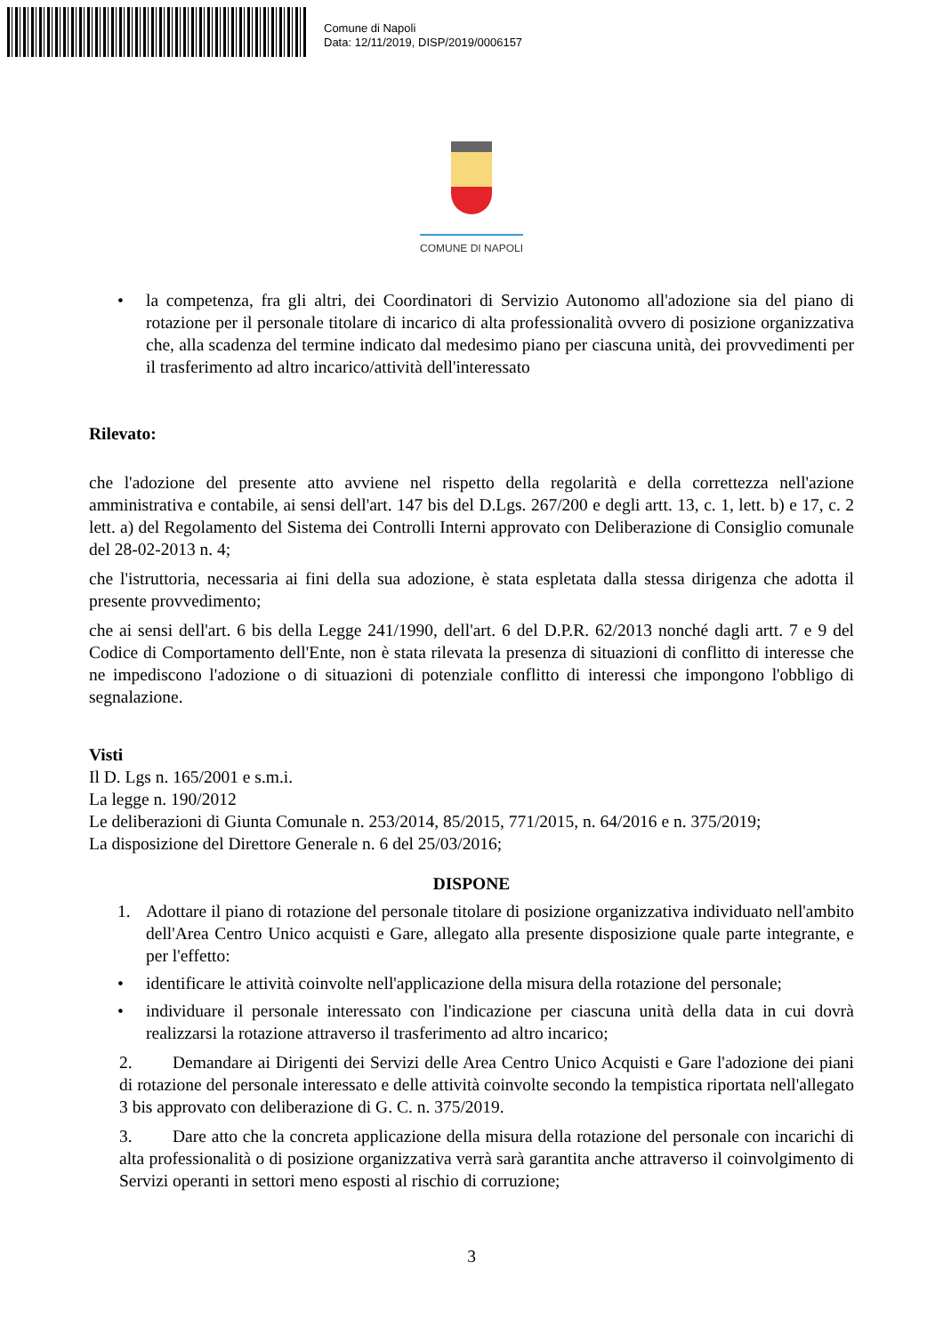Comune di Napoli
Data: 12/11/2019, DISP/2019/0006157
COMUNE DI NAPOLI
• la competenza, fra gli altri, dei Coordinatori di Servizio Autonomo all'adozione sia del piano di rotazione per il personale titolare di incarico di alta professionalità ovvero di posizione organizzativa che, alla scadenza del termine indicato dal medesimo piano per ciascuna unità, dei provvedimenti per il trasferimento ad altro incarico/attività dell'interessato
Rilevato:
che l'adozione del presente atto avviene nel rispetto della regolarità e della correttezza nell'azione amministrativa e contabile, ai sensi dell'art. 147 bis del D.Lgs. 267/200 e degli artt. 13, c. 1, lett. b) e 17, c. 2 lett. a) del Regolamento del Sistema dei Controlli Interni approvato con Deliberazione di Consiglio comunale del 28-02-2013 n. 4;
che l'istruttoria, necessaria ai fini della sua adozione, è stata espletata dalla stessa dirigenza che adotta il presente provvedimento;
che ai sensi dell'art. 6 bis della Legge 241/1990, dell'art. 6 del D.P.R. 62/2013 nonché dagli artt. 7 e 9 del Codice di Comportamento dell'Ente, non è stata rilevata la presenza di situazioni di conflitto di interesse che ne impediscono l'adozione o di situazioni di potenziale conflitto di interessi che impongono l'obbligo di segnalazione.
Visti
Il D. Lgs n. 165/2001 e s.m.i.
La legge n. 190/2012
Le deliberazioni di Giunta Comunale n. 253/2014, 85/2015, 771/2015, n. 64/2016 e n. 375/2019;
La disposizione del Direttore Generale n. 6 del 25/03/2016;
DISPONE
1. Adottare il piano di rotazione del personale titolare di posizione organizzativa individuato nell'ambito dell'Area Centro Unico acquisti e Gare, allegato alla presente disposizione quale parte integrante, e per l'effetto:
• identificare le attività coinvolte nell'applicazione della misura della rotazione del personale;
• individuare il personale interessato con l'indicazione per ciascuna unità della data in cui dovrà realizzarsi la rotazione attraverso il trasferimento ad altro incarico;
2. Demandare ai Dirigenti dei Servizi delle Area Centro Unico Acquisti e Gare l'adozione dei piani di rotazione del personale interessato e delle attività coinvolte secondo la tempistica riportata nell'allegato 3 bis approvato con deliberazione di G. C. n. 375/2019.
3. Dare atto che la concreta applicazione della misura della rotazione del personale con incarichi di alta professionalità o di posizione organizzativa verrà sarà garantita anche attraverso il coinvolgimento di Servizi operanti in settori meno esposti al rischio di corruzione;
3